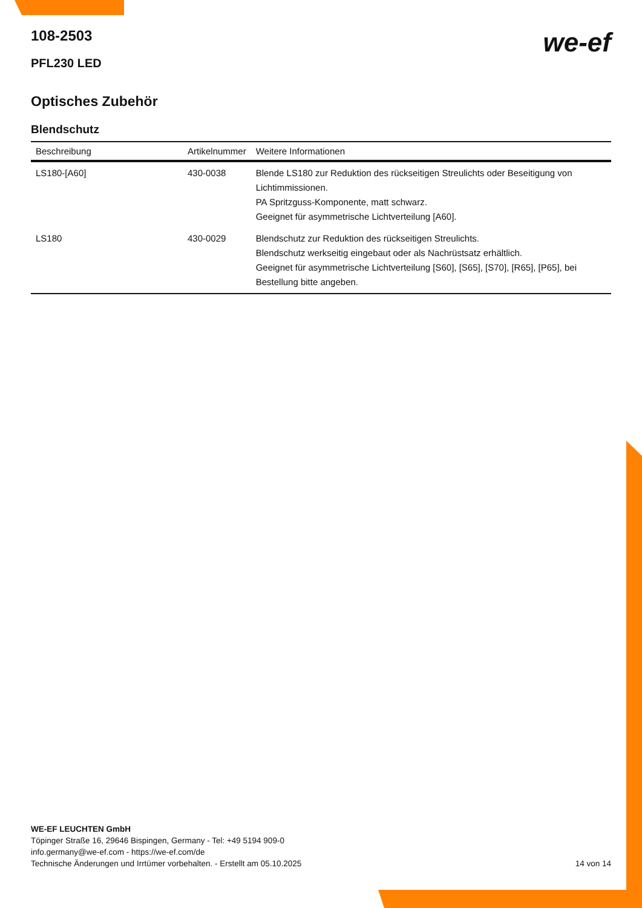108-2503
PFL230 LED
we-ef
Optisches Zubehör
Blendschutz
| Beschreibung | Artikelnummer | Weitere Informationen |
| --- | --- | --- |
| LS180-[A60] | 430-0038 | Blende LS180 zur Reduktion des rückseitigen Streulichts oder Beseitigung von Lichtimmissionen. PA Spritzguss-Komponente, matt schwarz. Geeignet für asymmetrische Lichtverteilung [A60]. |
| LS180 | 430-0029 | Blendschutz zur Reduktion des rückseitigen Streulichts. Blendschutz werkseitig eingebaut oder als Nachrüstsatz erhältlich. Geeignet für asymmetrische Lichtverteilung [S60], [S65], [S70], [R65], [P65], bei Bestellung bitte angeben. |
WE-EF LEUCHTEN GmbH
Töpinger Straße 16, 29646 Bispingen, Germany - Tel: +49 5194 909-0
info.germany@we-ef.com - https://we-ef.com/de
Technische Änderungen und Irrtümer vorbehalten. - Erstellt am 05.10.2025 14 von 14